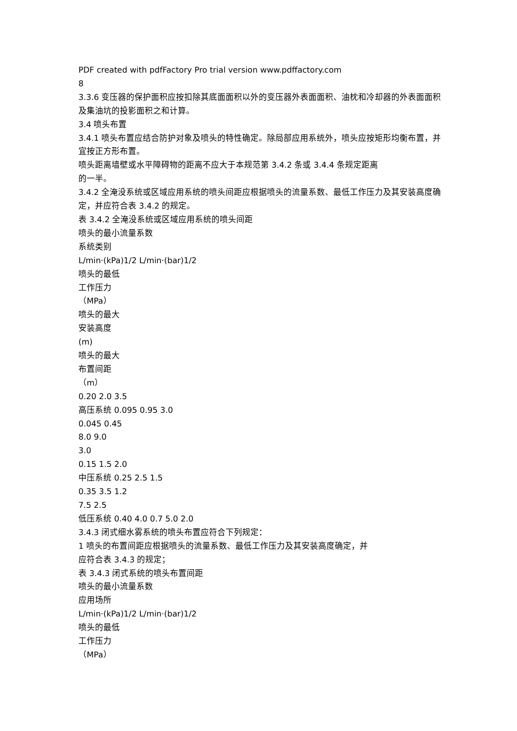PDF created with pdfFactory Pro trial version www.pdffactory.com
8
3.3.6 变压器的保护面积应按扣除其底面面积以外的变压器外表面面积、油枕和冷却器的外表面面积及集油坑的投影面积之和计算。
3.4 喷头布置
3.4.1 喷头布置应结合防护对象及喷头的特性确定。除局部应用系统外，喷头应按矩形均衡布置，并宜按正方形布置。
喷头距离墙壁或水平障碍物的距离不应大于本规范第 3.4.2 条或 3.4.4 条规定距离
的一半。
3.4.2 全淹没系统或区域应用系统的喷头间距应根据喷头的流量系数、最低工作压力及其安装高度确定，并应符合表 3.4.2 的规定。
表 3.4.2 全淹没系统或区域应用系统的喷头间距
喷头的最小流量系数
系统类别
L/min·(kPa)1/2 L/min·(bar)1/2
喷头的最低
工作压力
（MPa）
喷头的最大
安装高度
(m)
喷头的最大
布置间距
（m）
0.20 2.0 3.5
高压系统 0.095 0.95 3.0
0.045 0.45
8.0 9.0
3.0
0.15 1.5 2.0
中压系统 0.25 2.5 1.5
0.35 3.5 1.2
7.5 2.5
低压系统 0.40 4.0 0.7 5.0 2.0
3.4.3 闭式细水雾系统的喷头布置应符合下列规定：
1 喷头的布置间距应根据喷头的流量系数、最低工作压力及其安装高度确定，并
应符合表 3.4.3 的规定；
表 3.4.3 闭式系统的喷头布置间距
喷头的最小流量系数
应用场所
L/min·(kPa)1/2 L/min·(bar)1/2
喷头的最低
工作压力
（MPa）